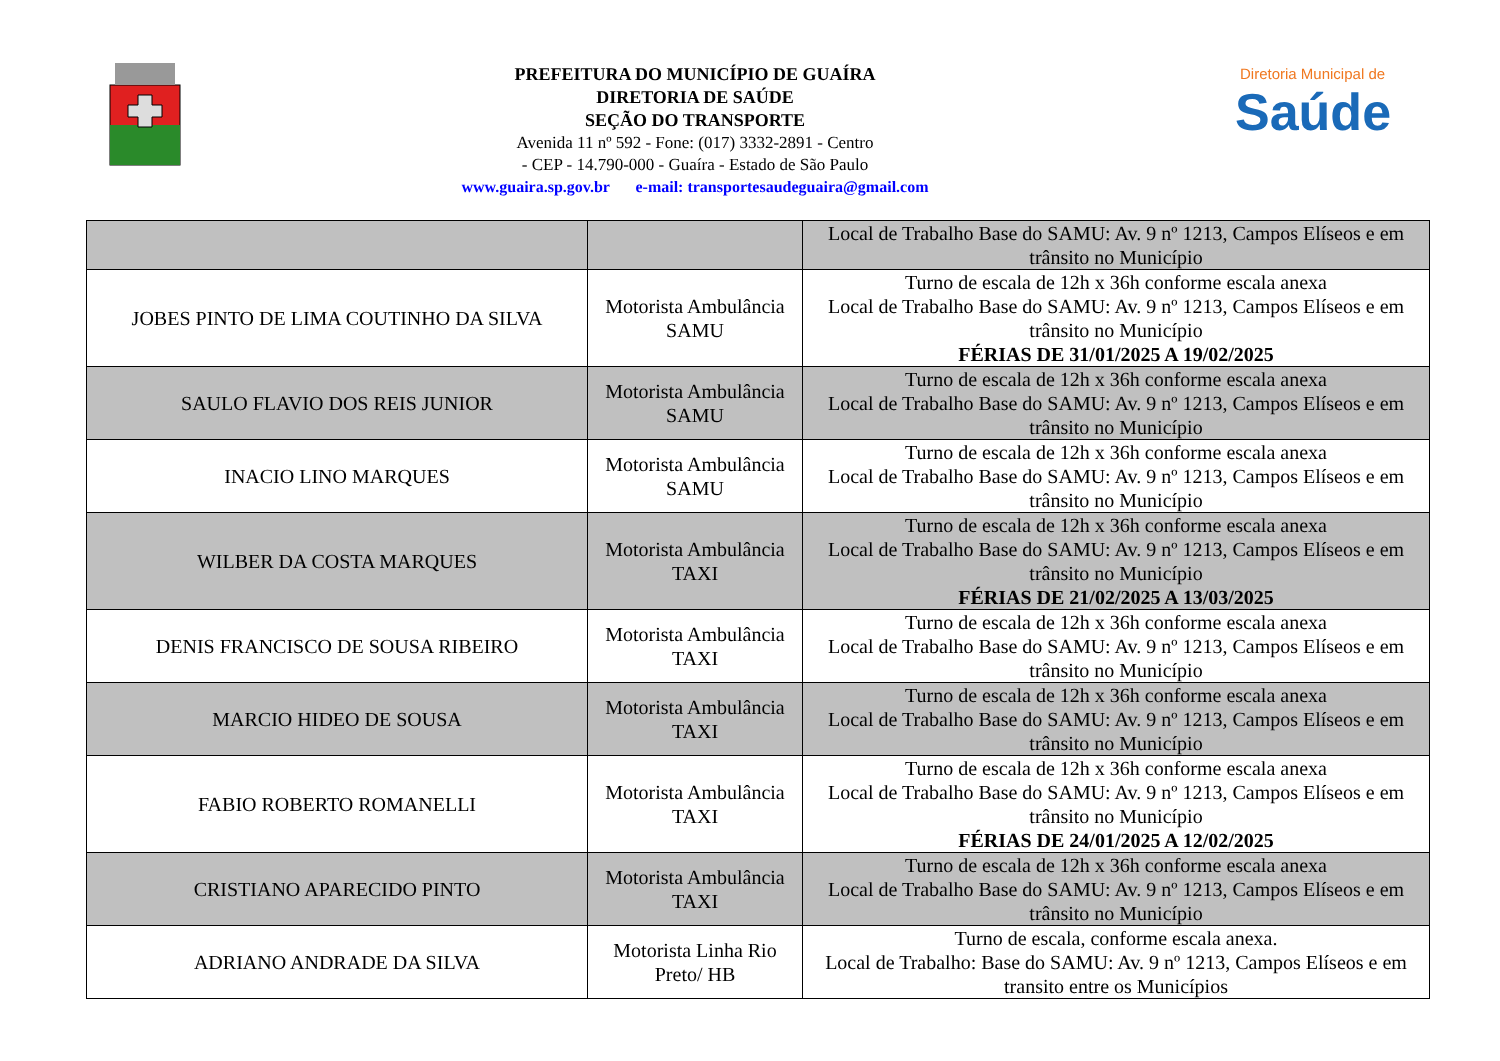PREFEITURA DO MUNICÍPIO DE GUAÍRA
DIRETORIA DE SAÚDE
SEÇÃO DO TRANSPORTE
Avenida 11 nº 592 - Fone: (017) 3332-2891 - Centro
- CEP - 14.790-000 - Guaíra - Estado de São Paulo
www.guaira.sp.gov.br e-mail: transportesaudeguaira@gmail.com
Diretoria Municipal de
Saúde
| | | Local de Trabalho Base do SAMU: Av. 9 nº 1213, Campos Elíseos e em trânsito no Município |
| JOBES PINTO DE LIMA COUTINHO DA SILVA | Motorista Ambulância SAMU | Turno de escala de 12h x 36h conforme escala anexa Local de Trabalho Base do SAMU: Av. 9 nº 1213, Campos Elíseos e em trânsito no Município FÉRIAS DE 31/01/2025 A 19/02/2025 |
| SAULO FLAVIO DOS REIS JUNIOR | Motorista Ambulância SAMU | Turno de escala de 12h x 36h conforme escala anexa Local de Trabalho Base do SAMU: Av. 9 nº 1213, Campos Elíseos e em trânsito no Município |
| INACIO LINO MARQUES | Motorista Ambulância SAMU | Turno de escala de 12h x 36h conforme escala anexa Local de Trabalho Base do SAMU: Av. 9 nº 1213, Campos Elíseos e em trânsito no Município |
| WILBER DA COSTA MARQUES | Motorista Ambulância TAXI | Turno de escala de 12h x 36h conforme escala anexa Local de Trabalho Base do SAMU: Av. 9 nº 1213, Campos Elíseos e em trânsito no Município FÉRIAS DE 21/02/2025 A 13/03/2025 |
| DENIS FRANCISCO DE SOUSA RIBEIRO | Motorista Ambulância TAXI | Turno de escala de 12h x 36h conforme escala anexa Local de Trabalho Base do SAMU: Av. 9 nº 1213, Campos Elíseos e em trânsito no Município |
| MARCIO HIDEO DE SOUSA | Motorista Ambulância TAXI | Turno de escala de 12h x 36h conforme escala anexa Local de Trabalho Base do SAMU: Av. 9 nº 1213, Campos Elíseos e em trânsito no Município |
| FABIO ROBERTO ROMANELLI | Motorista Ambulância TAXI | Turno de escala de 12h x 36h conforme escala anexa Local de Trabalho Base do SAMU: Av. 9 nº 1213, Campos Elíseos e em trânsito no Município FÉRIAS DE 24/01/2025 A 12/02/2025 |
| CRISTIANO APARECIDO PINTO | Motorista Ambulância TAXI | Turno de escala de 12h x 36h conforme escala anexa Local de Trabalho Base do SAMU: Av. 9 nº 1213, Campos Elíseos e em trânsito no Município |
| ADRIANO ANDRADE DA SILVA | Motorista Linha Rio Preto/ HB | Turno de escala, conforme escala anexa. Local de Trabalho: Base do SAMU: Av. 9 nº 1213, Campos Elíseos e em transito entre os Municípios |